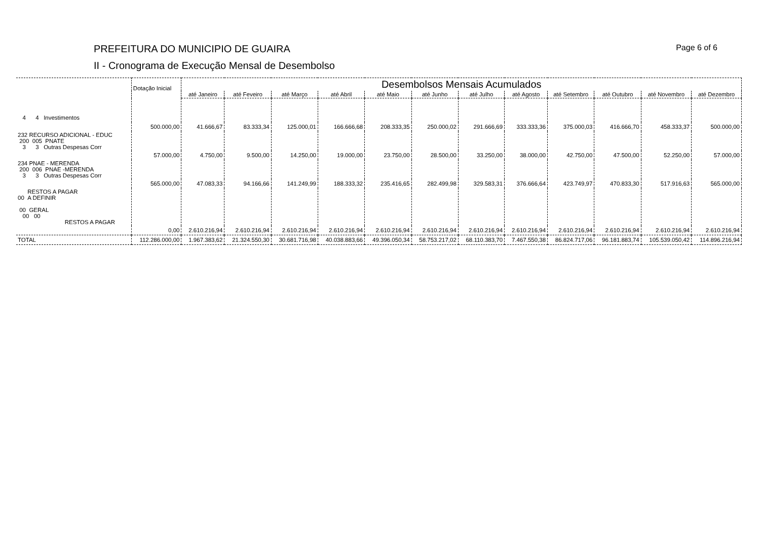PREFEITURA DO MUNICIPIO DE GUAIRA
II - Cronograma de Execução Mensal de Desembolso
Page 6 of 6
| | Dotação Inicial | Desembolsos Mensais Acumulados | | | | | | | | | | | |
| --- | --- | --- | --- | --- | --- | --- | --- | --- | --- | --- | --- | --- | --- |
| | | até Janeiro | até Feveiro | até Março | até Abril | até Maio | até Junho | até Julho | até Agosto | até Setembro | até Outubro | até Novembro | até Dezembro |
| 4 4 Investimentos | | | | | | | | | | | | | |
| | 500.000,00 | 41.666,67 | 83.333,34 | 125.000,01 | 166.666,68 | 208.333,35 | 250.000,02 | 291.666,69 | 333.333,36 | 375.000,03 | 416.666,70 | 458.333,37 | 500.000,00 |
| 232 RECURSO ADICIONAL - EDUC 200 005 PNATE 3 3 Outras Despesas Corr | | | | | | | | | | | | | |
| | 57.000,00 | 4.750,00 | 9.500,00 | 14.250,00 | 19.000,00 | 23.750,00 | 28.500,00 | 33.250,00 | 38.000,00 | 42.750,00 | 47.500,00 | 52.250,00 | 57.000,00 |
| 234 PNAE - MERENDA 200 006 PNAE -MERENDA 3 3 Outras Despesas Corr | | | | | | | | | | | | | |
| | 565.000,00 | 47.083,33 | 94.166,66 | 141.249,99 | 188.333,32 | 235.416,65 | 282.499,98 | 329.583,31 | 376.666,64 | 423.749,97 | 470.833,30 | 517.916,63 | 565.000,00 |
| RESTOS A PAGAR 00 A DEFINIR 00 GERAL 00 00 RESTOS A PAGAR | | | | | | | | | | | | | |
| | 0,00 | 2.610.216,94 | 2.610.216,94 | 2.610.216,94 | 2.610.216,94 | 2.610.216,94 | 2.610.216,94 | 2.610.216,94 | 2.610.216,94 | 2.610.216,94 | 2.610.216,94 | 2.610.216,94 | 2.610.216,94 |
| TOTAL | 112.286.000,00 | 1.967.383,62 | 21.324.550,30 | 30.681.716,98 | 40.038.883,66 | 49.396.050,34 | 58.753.217,02 | 68.110.383,70 | 7.467.550,38 | 86.824.717,06 | 96.181.883,74 | 105.539.050,42 | 114.896.216,94 |